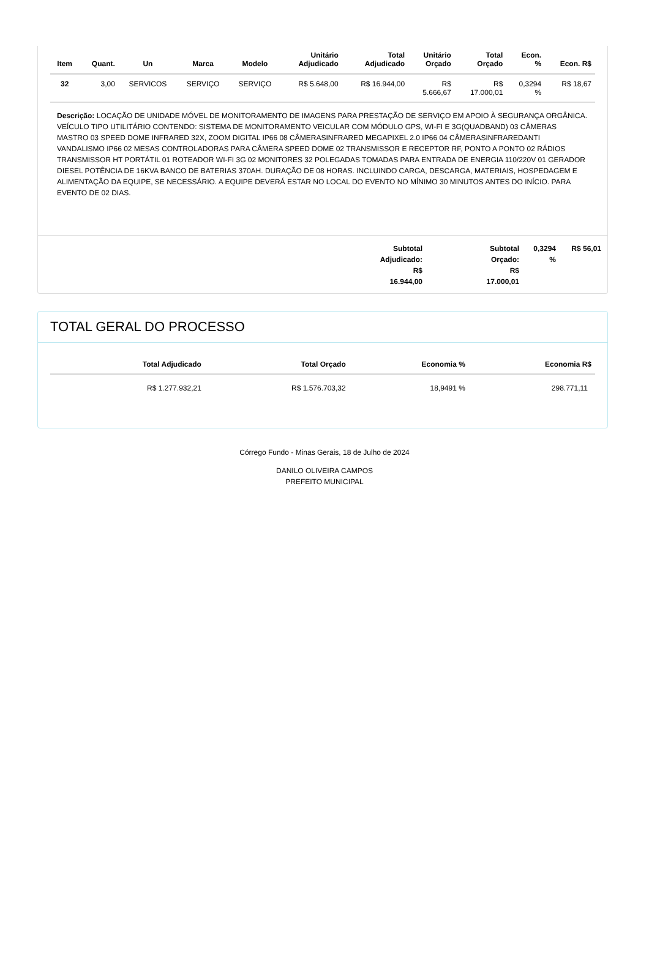| Item | Quant. | Un | Marca | Modelo | Unitário Adjudicado | Total Adjudicado | Unitário Orçado | Total Orçado | Econ. % | Econ. R$ |
| --- | --- | --- | --- | --- | --- | --- | --- | --- | --- | --- |
| 32 | 3,00 | SERVICOS | SERVIÇO | SERVIÇO | R$ 5.648,00 | R$ 16.944,00 | R$ 5.666,67 | R$ 17.000,01 | 0,3294 % | R$ 18,67 |
Descrição: LOCAÇÃO DE UNIDADE MÓVEL DE MONITORAMENTO DE IMAGENS PARA PRESTAÇÃO DE SERVIÇO EM APOIO À SEGURANÇA ORGÂNICA. VEÍCULO TIPO UTILITÁRIO CONTENDO: SISTEMA DE MONITORAMENTO VEICULAR COM MÓDULO GPS, WI-FI E 3G(QUADBAND) 03 CÂMERAS MASTRO 03 SPEED DOME INFRARED 32X, ZOOM DIGITAL IP66 08 CÂMERASINFRARED MEGAPIXEL 2.0 IP66 04 CÂMERASINFRAREDANTI VANDALISMO IP66 02 MESAS CONTROLADORAS PARA CÂMERA SPEED DOME 02 TRANSMISSOR E RECEPTOR RF, PONTO A PONTO 02 RÁDIOS TRANSMISSOR HT PORTÁTIL 01 ROTEADOR WI-FI 3G 02 MONITORES 32 POLEGADAS TOMADAS PARA ENTRADA DE ENERGIA 110/220V 01 GERADOR DIESEL POTÊNCIA DE 16KVA BANCO DE BATERIAS 370AH. DURAÇÃO DE 08 HORAS. INCLUINDO CARGA, DESCARGA, MATERIAIS, HOSPEDAGEM E ALIMENTAÇÃO DA EQUIPE, SE NECESSÁRIO. A EQUIPE DEVERÁ ESTAR NO LOCAL DO EVENTO NO MÍNIMO 30 MINUTOS ANTES DO INÍCIO. PARA EVENTO DE 02 DIAS.
Subtotal
Adjudicado:
R$
16.944,00
Subtotal
Orçado:
R$
17.000,01
0,3294
%
R$ 56,01
TOTAL GERAL DO PROCESSO
| Total Adjudicado | Total Orçado | Economia % | Economia R$ |
| --- | --- | --- | --- |
| R$ 1.277.932,21 | R$ 1.576.703,32 | 18,9491 % | 298.771,11 |
Córrego Fundo - Minas Gerais, 18 de Julho de 2024
DANILO OLIVEIRA CAMPOS
PREFEITO MUNICIPAL